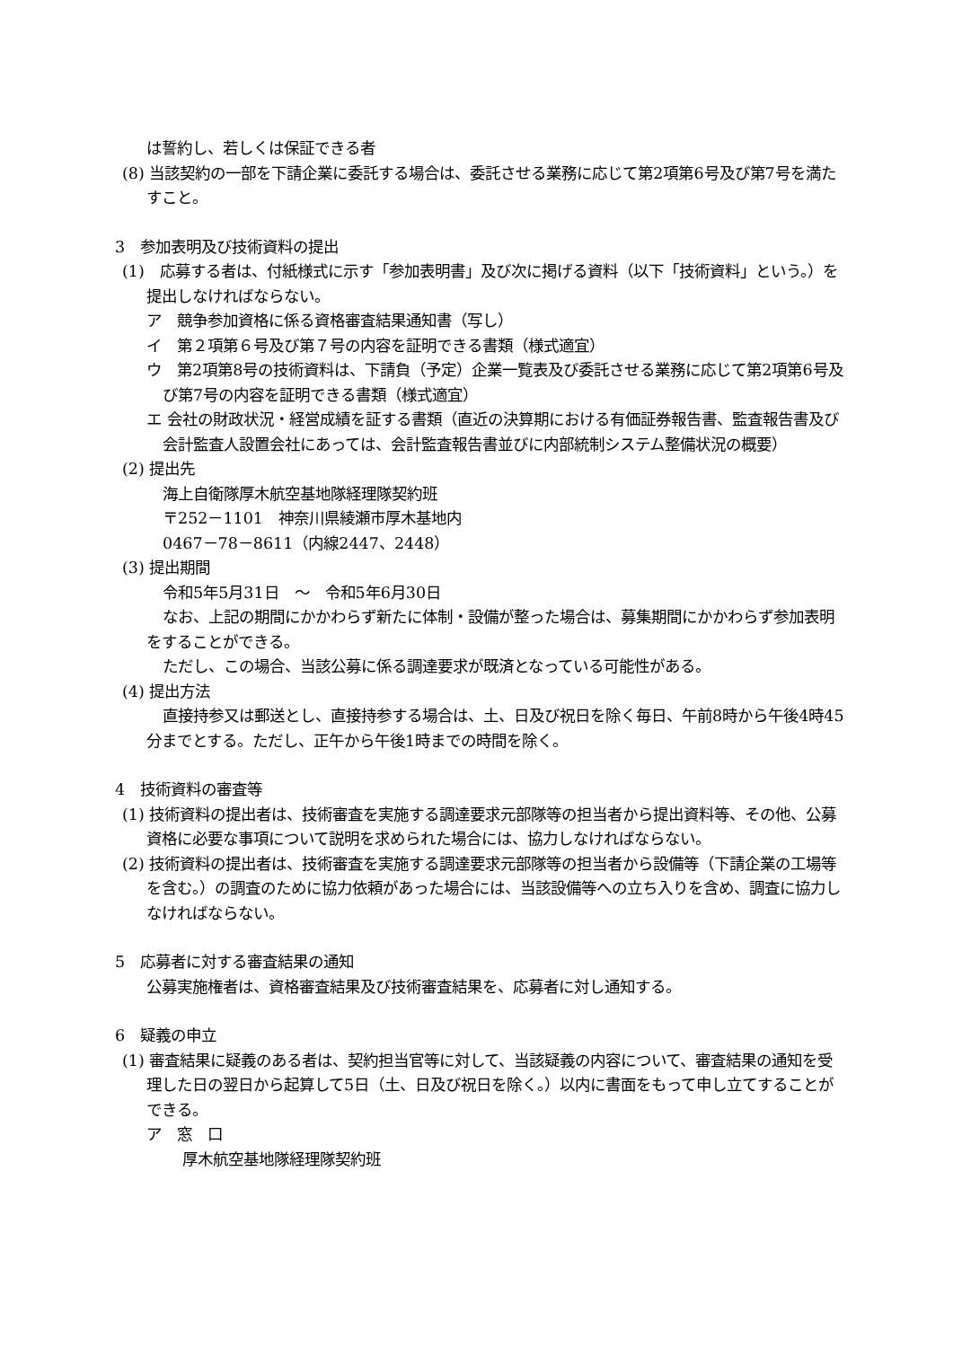は誓約し、若しくは保証できる者
(8) 当該契約の一部を下請企業に委託する場合は、委託させる業務に応じて第2項第6号及び第7号を満たすこと。
3　参加表明及び技術資料の提出
(1)　応募する者は、付紙様式に示す「参加表明書」及び次に掲げる資料（以下「技術資料」という。）を提出しなければならない。
ア　競争参加資格に係る資格審査結果通知書（写し）
イ　第２項第６号及び第７号の内容を証明できる書類（様式適宜）
ウ　第2項第8号の技術資料は、下請負（予定）企業一覧表及び委託させる業務に応じて第2項第6号及び第7号の内容を証明できる書類（様式適宜）
エ 会社の財政状況・経営成績を証する書類（直近の決算期における有価証券報告書、監査報告書及び会計監査人設置会社にあっては、会計監査報告書並びに内部統制システム整備状況の概要）
(2) 提出先
海上自衛隊厚木航空基地隊経理隊契約班
〒252－1101　神奈川県綾瀬市厚木基地内
0467－78－8611（内線2447、2448）
(3) 提出期間
令和5年5月31日　～　令和5年6月30日
なお、上記の期間にかかわらず新たに体制・設備が整った場合は、募集期間にかかわらず参加表明をすることができる。
ただし、この場合、当該公募に係る調達要求が既済となっている可能性がある。
(4) 提出方法
直接持参又は郵送とし、直接持参する場合は、土、日及び祝日を除く毎日、午前8時から午後4時45分までとする。ただし、正午から午後1時までの時間を除く。
4　技術資料の審査等
(1) 技術資料の提出者は、技術審査を実施する調達要求元部隊等の担当者から提出資料等、その他、公募資格に必要な事項について説明を求められた場合には、協力しなければならない。
(2) 技術資料の提出者は、技術審査を実施する調達要求元部隊等の担当者から設備等（下請企業の工場等を含む。）の調査のために協力依頼があった場合には、当該設備等への立ち入りを含め、調査に協力しなければならない。
5　応募者に対する審査結果の通知
公募実施権者は、資格審査結果及び技術審査結果を、応募者に対し通知する。
6　疑義の申立
(1) 審査結果に疑義のある者は、契約担当官等に対して、当該疑義の内容について、審査結果の通知を受理した日の翌日から起算して5日（土、日及び祝日を除く。）以内に書面をもって申し立てすることができる。
ア　窓　口
厚木航空基地隊経理隊契約班